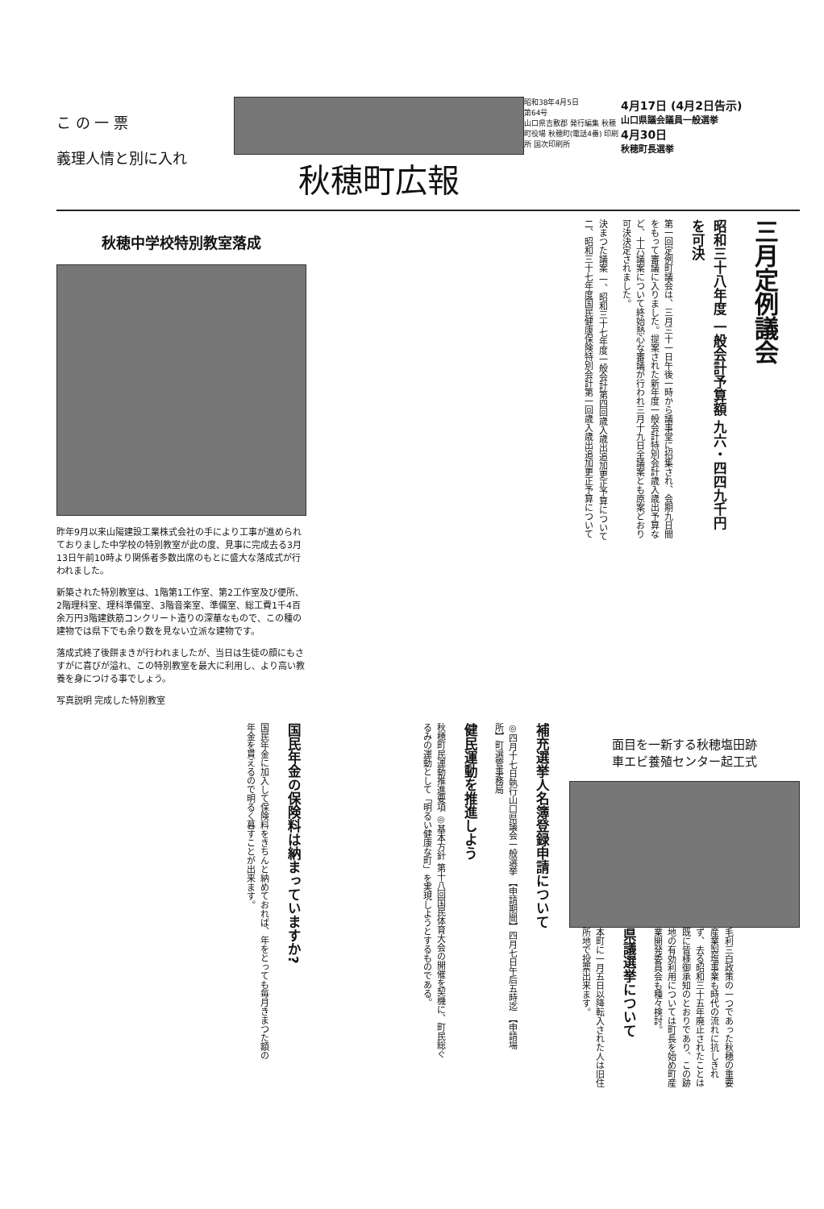こ の 一 票
義理人情と別に入れ
秋穂町広報
昭和38年4月5日
第64号
山口県吉敷郡 発行編集 秋穂町役場 秋穂町(電話4番) 印刷所 国次印刷所
4月17日 (4月2日告示)
山口県議会議員一般選挙
4月30日
秋穂町長選挙
秋穂中学校特別教室落成
昨年9月以来山陽建設工業株式会社の手により工事が進められておりました中学校の特別教室が此の度、見事に完成去る3月13日午前10時より関係者多数出席のもとに盛大な落成式が行われました。
新築された特別教室は、1階第1工作室、第2工作室及び便所、2階理科室、理科準備室、3階音楽室、準備室、総工費1千4百余万円3階建鉄筋コンクリート造りの深華なもので、この種の建物では県下でも余り数を見ない立派な建物です。
落成式終了後餅まきが行われましたが、当日は生徒の顔にもさすがに喜びが溢れ、この特別教室を最大に利用し、より高い教養を身につける事でしょう。
写真説明 完成した特別教室
三月定例議会
昭和三十八年度 一般会計予算額 九六・四四九千円を可決
第一回定例町議会は、三月三十一日午後一時から議事堂に招集され、会期九日間をもって審議に入りました。提案された新年度一般会計特別会計歳入歳出予算など、十六議案について終始熱心な審議が行われ三月十九日全議案とも原案どおり可決決定されました。
決まつた議案 一、昭和三十七年度一般会計第四回歳入歳出追加更正予算について 二、昭和三十七年度国民健康保険特別会計第一回歳入歳出追加更正予算について
国民年金の保険料は納まっていますか?
国民年金に加入して保険料をきちんと納めておれば、年をとっても毎月きまつた額の年金を貰えるので明るく暮すことが出来ます。
補充選挙人名簿登録申請について
◎四月十七日執行山口県議会一般選挙 【申請期間】四月七日午后五時迄 【申請場所】町選管事務局
健民運動を推進しよう
秋穂町民運動推進要項 ◎基本方針 第十八回国民体育大会の開催を契機に、町民総ぐるみの運動として「明るい健康な町」を実現しようとするものである。
面目を一新する秋穂塩田跡
車エビ養殖センター起工式
毛利三白政策の一つであった秋穂の重要産業製塩事業も時代の流れに抗しきれず、去る昭和三十五年廃止されたことは既に皆様御承知のとおりであり、この跡地の有効利用については町長を始め町産業開発委員会も種々検討。
県議選挙について
本町に一月五日以降転入された人は旧住所地で投票出来ます。